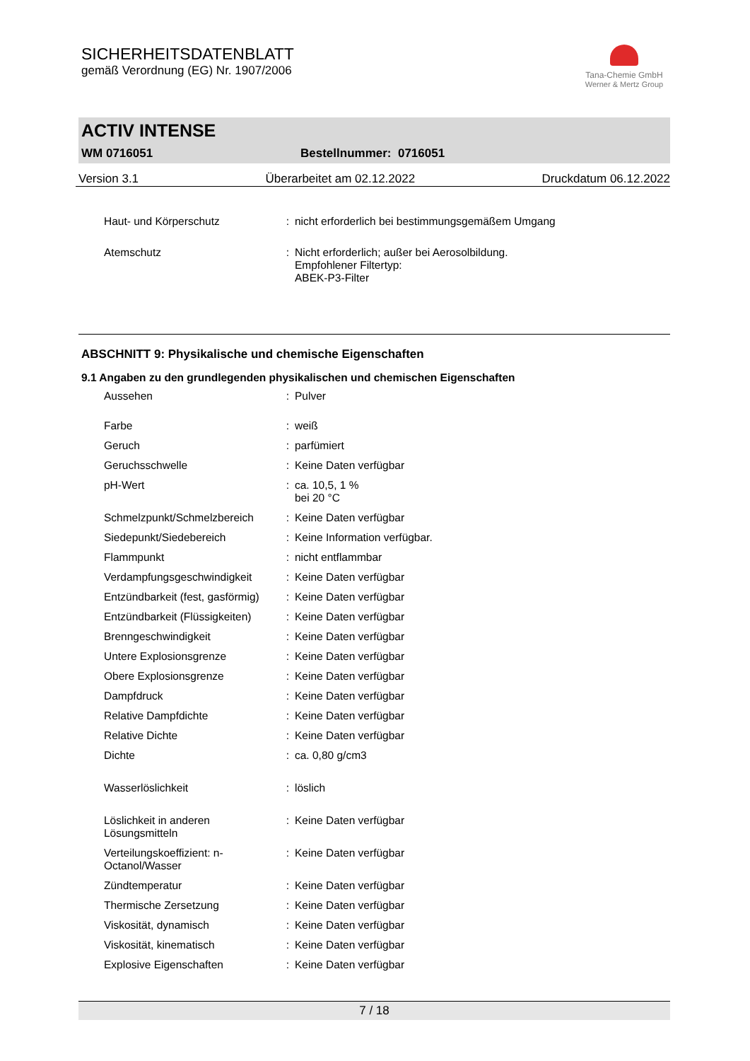SICHERHEITSDATENBLATT
gemäß Verordnung (EG) Nr. 1907/2006
Tana-Chemie GmbH
Werner & Mertz Group
ACTIV INTENSE
WM 0716051 Bestellnummer: 0716051
Version 3.1 Überarbeitet am 02.12.2022 Druckdatum 06.12.2022
| Haut- und Körperschutz | : | nicht erforderlich bei bestimmungsgemäßem Umgang |
| Atemschutz | : | Nicht erforderlich; außer bei Aerosolbildung. Empfohlener Filtertyp: ABEK-P3-Filter |
ABSCHNITT 9: Physikalische und chemische Eigenschaften
9.1 Angaben zu den grundlegenden physikalischen und chemischen Eigenschaften
| Aussehen | : | Pulver |
| Farbe | : | weiß |
| Geruch | : | parfümiert |
| Geruchsschwelle | : | Keine Daten verfügbar |
| pH-Wert | : | ca. 10,5, 1 % bei 20 °C |
| Schmelzpunkt/Schmelzbereich | : | Keine Daten verfügbar |
| Siedepunkt/Siedebereich | : | Keine Information verfügbar. |
| Flammpunkt | : | nicht entflammbar |
| Verdampfungsgeschwindigkeit | : | Keine Daten verfügbar |
| Entzündbarkeit (fest, gasförmig) | : | Keine Daten verfügbar |
| Entzündbarkeit (Flüssigkeiten) | : | Keine Daten verfügbar |
| Brenngeschwindigkeit | : | Keine Daten verfügbar |
| Untere Explosionsgrenze | : | Keine Daten verfügbar |
| Obere Explosionsgrenze | : | Keine Daten verfügbar |
| Dampfdruck | : | Keine Daten verfügbar |
| Relative Dampfdichte | : | Keine Daten verfügbar |
| Relative Dichte | : | Keine Daten verfügbar |
| Dichte | : | ca. 0,80 g/cm3 |
| Wasserlöslichkeit | : | löslich |
| Löslichkeit in anderen Lösungsmitteln | : | Keine Daten verfügbar |
| Verteilungskoeffizient: n-Octanol/Wasser | : | Keine Daten verfügbar |
| Zündtemperatur | : | Keine Daten verfügbar |
| Thermische Zersetzung | : | Keine Daten verfügbar |
| Viskosität, dynamisch | : | Keine Daten verfügbar |
| Viskosität, kinematisch | : | Keine Daten verfügbar |
| Explosive Eigenschaften | : | Keine Daten verfügbar |
7 / 18